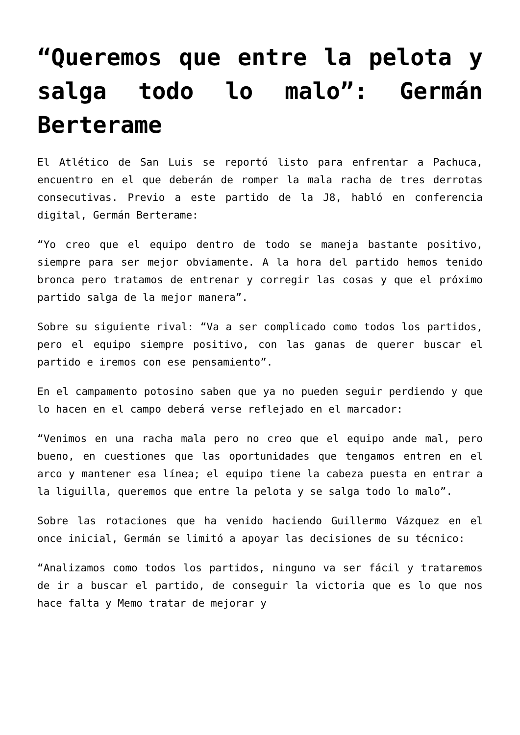“Queremos que entre la pelota y salga todo lo malo”: Germán Berterame
El Atlético de San Luis se reportó listo para enfrentar a Pachuca, encuentro en el que deberán de romper la mala racha de tres derrotas consecutivas. Previo a este partido de la J8, habló en conferencia digital, Germán Berterame:
“Yo creo que el equipo dentro de todo se maneja bastante positivo, siempre para ser mejor obviamente. A la hora del partido hemos tenido bronca pero tratamos de entrenar y corregir las cosas y que el próximo partido salga de la mejor manera”.
Sobre su siguiente rival: “Va a ser complicado como todos los partidos, pero el equipo siempre positivo, con las ganas de querer buscar el partido e iremos con ese pensamiento”.
En el campamento potosino saben que ya no pueden seguir perdiendo y que lo hacen en el campo deberá verse reflejado en el marcador:
“Venimos en una racha mala pero no creo que el equipo ande mal, pero bueno, en cuestiones que las oportunidades que tengamos entren en el arco y mantener esa línea; el equipo tiene la cabeza puesta en entrar a la liguilla, queremos que entre la pelota y se salga todo lo malo”.
Sobre las rotaciones que ha venido haciendo Guillermo Vázquez en el once inicial, Germán se limitó a apoyar las decisiones de su técnico:
“Analizamos como todos los partidos, ninguno va ser fácil y trataremos de ir a buscar el partido, de conseguir la victoria que es lo que nos hace falta y Memo tratar de mejorar y